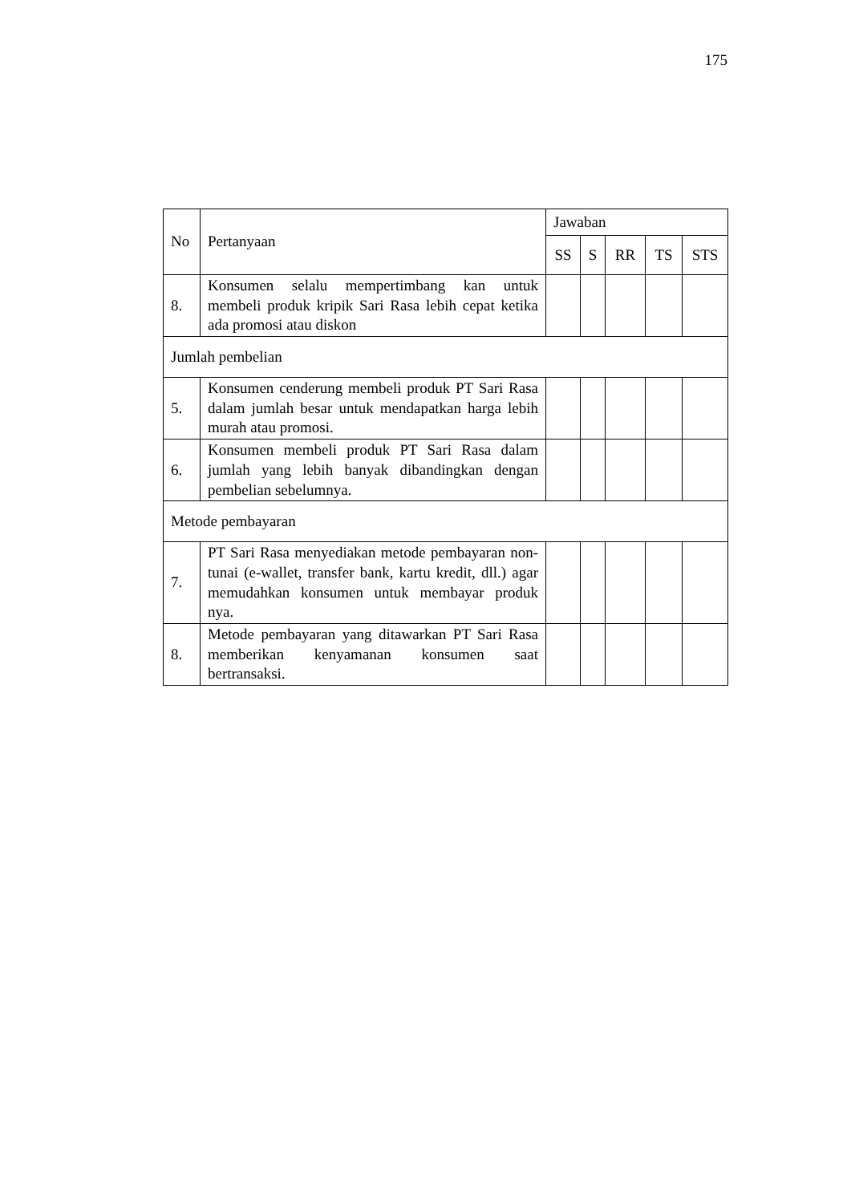175
| No | Pertanyaan | Jawaban | | | | |
| --- | --- | --- | --- | --- | --- | --- |
| | | SS | S | RR | TS | STS |
| 8. | Konsumen selalu mempertimbang kan untuk membeli produk kripik Sari Rasa lebih cepat ketika ada promosi atau diskon | | | | | |
| Jumlah pembelian | | | | | | |
| 5. | Konsumen cenderung membeli produk PT Sari Rasa dalam jumlah besar untuk mendapatkan harga lebih murah atau promosi. | | | | | |
| 6. | Konsumen membeli produk PT Sari Rasa dalam jumlah yang lebih banyak dibandingkan dengan pembelian sebelumnya. | | | | | |
| Metode pembayaran | | | | | | |
| 7. | PT Sari Rasa menyediakan metode pembayaran non-tunai (e-wallet, transfer bank, kartu kredit, dll.) agar memudahkan konsumen untuk membayar produk nya. | | | | | |
| 8. | Metode pembayaran yang ditawarkan PT Sari Rasa memberikan kenyamanan konsumen saat bertransaksi. | | | | | |